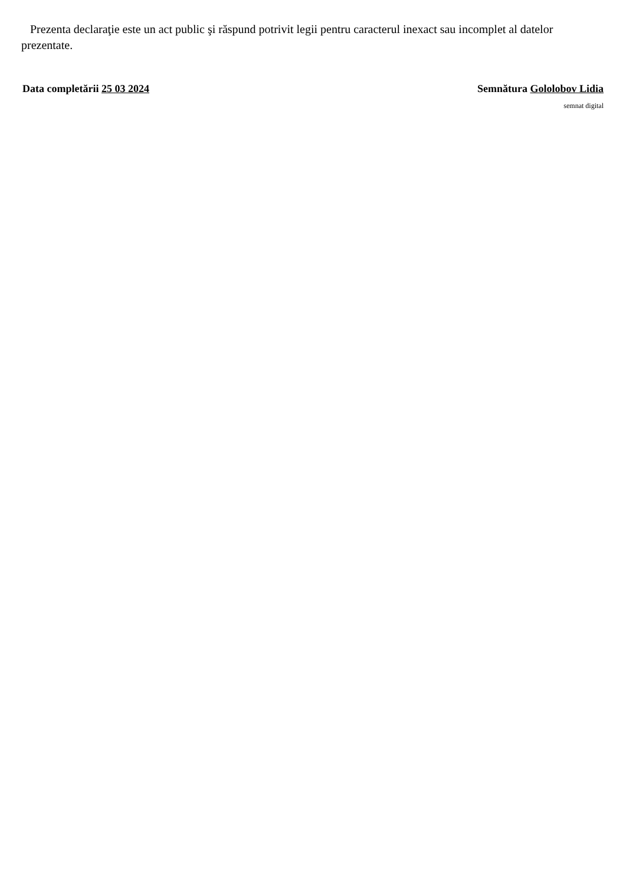Prezenta declaraţie este un act public şi răspund potrivit legii pentru caracterul inexact sau incomplet al datelor prezentate.
Data completării 25 03 2024 Semnătura Gololobov Lidia
semnat digital